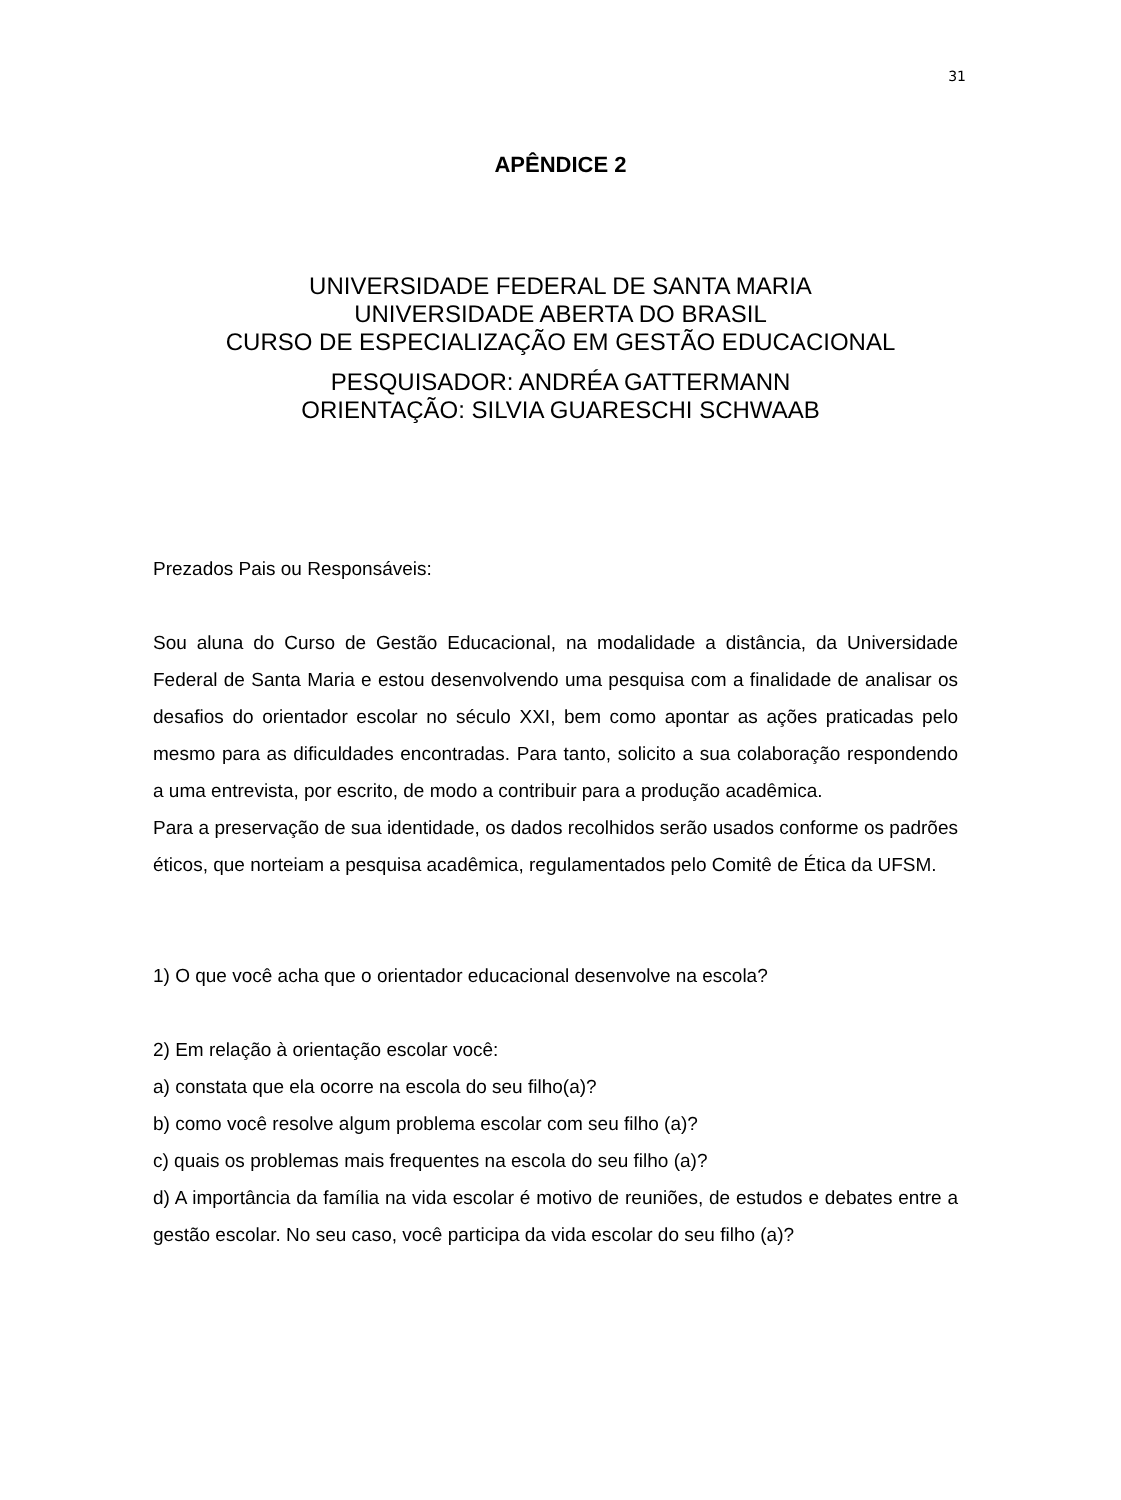31
APÊNDICE 2
UNIVERSIDADE FEDERAL DE SANTA MARIA
UNIVERSIDADE ABERTA DO BRASIL
CURSO DE ESPECIALIZAÇÃO EM GESTÃO EDUCACIONAL
PESQUISADOR: ANDRÉA GATTERMANN
ORIENTAÇÃO: SILVIA GUARESCHI SCHWAAB
Prezados Pais ou Responsáveis:
Sou aluna do Curso de Gestão Educacional, na modalidade a distância, da Universidade Federal de Santa Maria e estou desenvolvendo uma pesquisa com a finalidade de analisar os desafios do orientador escolar no século XXI, bem como apontar as ações praticadas pelo mesmo para as dificuldades encontradas. Para tanto, solicito a sua colaboração respondendo a uma entrevista, por escrito, de modo a contribuir para a produção acadêmica.
Para a preservação de sua identidade, os dados recolhidos serão usados conforme os padrões éticos, que norteiam a pesquisa acadêmica, regulamentados pelo Comitê de Ética da UFSM.
1) O que você acha que o orientador educacional desenvolve na escola?
2) Em relação à orientação escolar você:
a) constata que ela ocorre na escola do seu filho(a)?
b) como você resolve algum problema escolar com seu filho (a)?
c) quais os problemas mais frequentes na escola do seu filho (a)?
d) A importância da família na vida escolar é motivo de reuniões, de estudos e debates entre a gestão escolar. No seu caso, você participa da vida escolar do seu filho (a)?